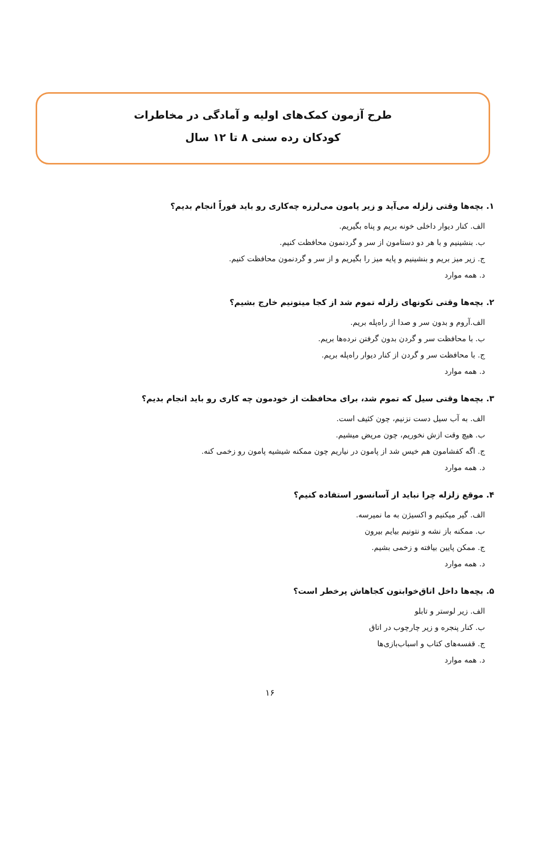طرح آزمون کمک‌های اولیه و آمادگی در مخاطرات
کودکان رده سنی ۸ تا ۱۲ سال
۱. بچه‌ها وقتی زلزله می‌آید و زیر پامون می‌لرزه چه‌کاری رو باید فوراً انجام بدیم؟
الف. کنار دیوار داخلی خونه بریم و پناه بگیریم.
ب. بنشینیم و با هر دو دستامون از سر و گردنمون محافظت کنیم.
ج. زیر میز بریم و بنشینیم و پایه میز را بگیریم و از سر و گردنمون محافظت کنیم.
د. همه موارد
۲. بچه‌ها وقتی تکونهای زلزله تموم شد از کجا میتونیم خارج بشیم؟
الف.آروم و بدون سر و صدا از راه‌پله بریم.
ب. با محافظت سر و گردن بدون گرفتن نرده‌ها بریم.
ج. با محافظت سر و گردن از کنار دیوار راه‌پله بریم.
د. همه موارد
۳. بچه‌ها وقتی سیل که تموم شد، برای محافظت از خودمون چه کاری رو باید انجام بدیم؟
الف. به آب سیل دست نزنیم، چون کثیف است.
ب. هیچ وقت ازش نخوریم، چون مریض میشیم.
ج. اگه کفشامون هم خیس شد از پامون در نیاریم چون ممکنه شیشیه پامون رو زخمی کنه.
د. همه موارد
۴. موقع زلزله چرا نباید از آسانسور استفاده کنیم؟
الف. گیر میکنیم و اکسیژن به ما نمیرسه.
ب. ممکنه باز نشه و نتونیم بیایم بیرون
ج. ممکن پایین بیافته و زخمی بشیم.
د. همه موارد
۵. بچه‌ها داخل اتاق‌خوابتون کجاهاش پرخطر است؟
الف. زیر لوستر و تابلو
ب. کنار پنجره و زیر چارچوب در اتاق
ج. قفسه‌های کتاب و اسباب‌بازی‌ها
د. همه موارد
۱۶